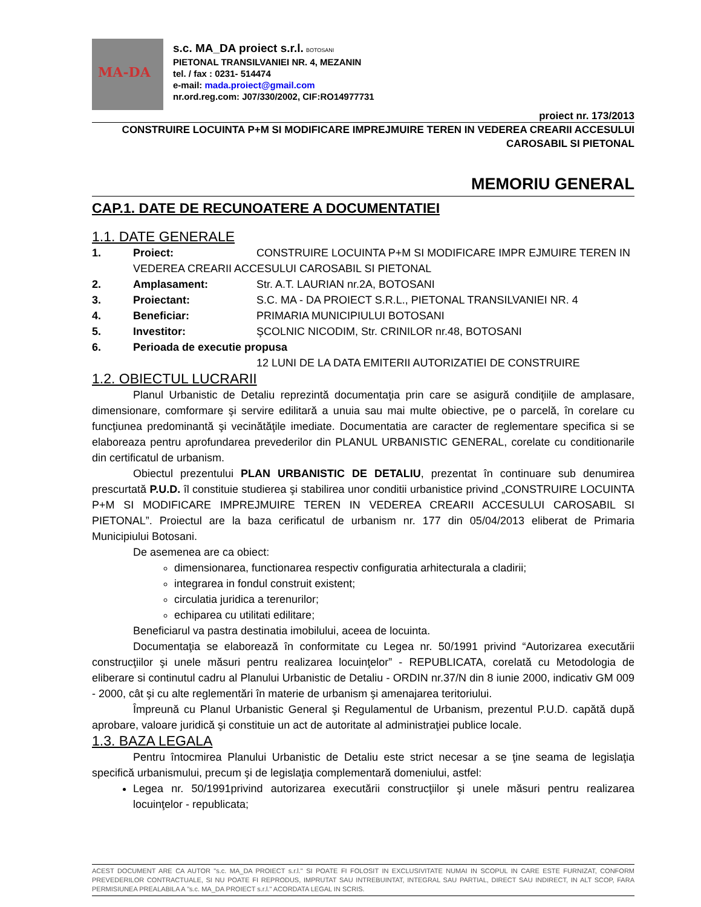MA-DA
s.c. MA_DA proiect s.r.l. BOTOSANI
PIETONAL TRANSILVANIEI NR. 4, MEZANIN
tel. / fax : 0231- 514474
e-mail: mada.proiect@gmail.com
nr.ord.reg.com: J07/330/2002, CIF:RO14977731
proiect nr. 173/2013
CONSTRUIRE LOCUINTA P+M SI MODIFICARE IMPREJMUIRE TEREN IN VEDEREA CREARII ACCESULUI
CAROSABIL SI PIETONAL
MEMORIU GENERAL
CAP.1. DATE DE RECUNOATERE A DOCUMENTATIEI
1.1. DATE GENERALE
1. Proiect: CONSTRUIRE LOCUINTA P+M SI MODIFICARE IMPR EJMUIRE TEREN IN
VEDEREA CREARII ACCESULUI CAROSABIL SI PIETONAL
2. Amplasament: Str. A.T. LAURIAN nr.2A, BOTOSANI
3. Proiectant: S.C. MA - DA PROIECT S.R.L., PIETONAL TRANSILVANIEI NR. 4
4. Beneficiar: PRIMARIA MUNICIPIULUI BOTOSANI
5. Investitor: ŞCOLNIC NICODIM, Str. CRINILOR nr.48, BOTOSANI
6. Perioada de executie propusa
12 LUNI DE LA DATA EMITERII AUTORIZATIEI DE CONSTRUIRE
1.2. OBIECTUL LUCRARII
Planul Urbanistic de Detaliu reprezintă documentaţia prin care se asigură condiţiile de amplasare, dimensionare, comformare şi servire edilitară a unuia sau mai multe obiective, pe o parcelă, în corelare cu funcţiunea predominantă şi vecinătăţile imediate. Documentatia are caracter de reglementare specifica si se elaboreaza pentru aprofundarea prevederilor din PLANUL URBANISTIC GENERAL, corelate cu conditionarile din certificatul de urbanism.
Obiectul prezentului PLAN URBANISTIC DE DETALIU, prezentat în continuare sub denumirea prescurtată P.U.D. îl constituie studierea şi stabilirea unor conditii urbanistice privind „CONSTRUIRE LOCUINTA P+M SI MODIFICARE IMPREJMUIRE TEREN IN VEDEREA CREARII ACCESULUI CAROSABIL SI PIETONAL”. Proiectul are la baza cerificatul de urbanism nr. 177 din 05/04/2013 eliberat de Primaria Municipiului Botosani.
De asemenea are ca obiect:
dimensionarea, functionarea respectiv configuratia arhitecturala a cladirii;
integrarea in fondul construit existent;
circulatia juridica a terenurilor;
echiparea cu utilitati edilitare;
Beneficiarul va pastra destinatia imobilului, aceea de locuinta.
Documentaţia se elaborează în conformitate cu Legea nr. 50/1991 privind “Autorizarea executării construcţiilor şi unele măsuri pentru realizarea locuinţelor” - REPUBLICATA, corelată cu Metodologia de eliberare si continutul cadru al Planului Urbanistic de Detaliu - ORDIN nr.37/N din 8 iunie 2000, indicativ GM 009 - 2000, cât şi cu alte reglementări în materie de urbanism şi amenajarea teritoriului.
Împreună cu Planul Urbanistic General şi Regulamentul de Urbanism, prezentul P.U.D. capătă după aprobare, valoare juridică şi constituie un act de autoritate al administraţiei publice locale.
1.3. BAZA LEGALA
Pentru întocmirea Planului Urbanistic de Detaliu este strict necesar a se ţine seama de legislaţia specifică urbanismului, precum şi de legislaţia complementară domeniului, astfel:
Legea nr. 50/1991privind autorizarea executării construcţiilor şi unele măsuri pentru realizarea locuinţelor - republicata;
ACEST DOCUMENT ARE CA AUTOR "s.c. MA_DA PROIECT s.r.l." SI POATE FI FOLOSIT IN EXCLUSIVITATE NUMAI IN SCOPUL IN CARE ESTE FURNIZAT, CONFORM PREVEDERILOR CONTRACTUALE, SI NU POATE FI REPRODUS, IMPRUTAT SAU INTREBUINTAT, INTEGRAL SAU PARTIAL, DIRECT SAU INDIRECT, IN ALT SCOP, FARA PERMISIUNEA PREALABILA A "s.c. MA_DA PROIECT s.r.l." ACORDATA LEGAL IN SCRIS.